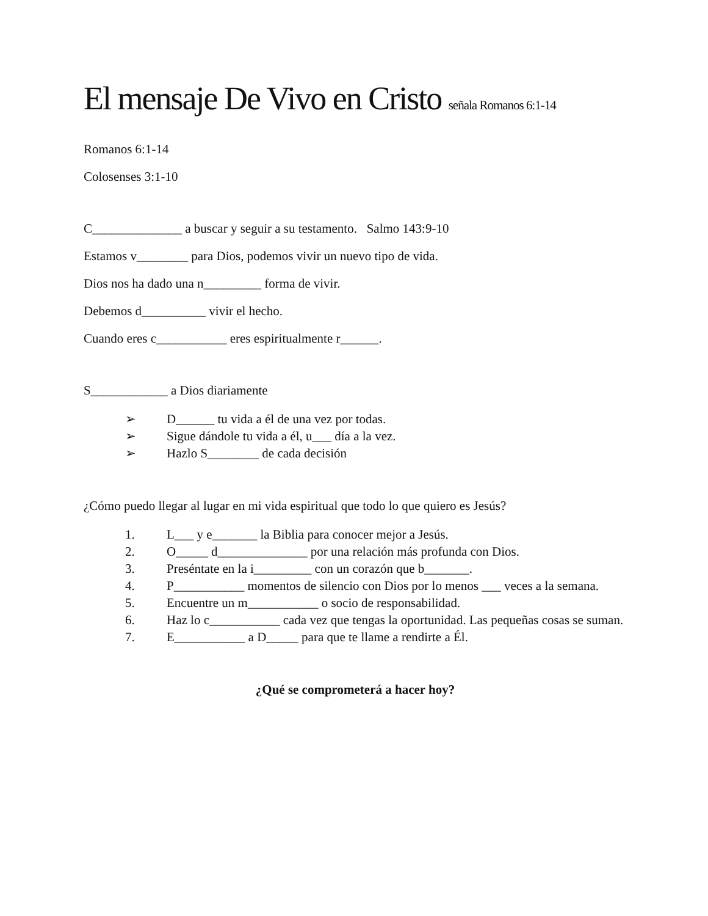El mensaje De Vivo en Cristo señala Romanos 6:1-14
Romanos 6:1-14
Colosenses 3:1-10
C______________ a buscar y seguir a su testamento. Salmo 143:9-10
Estamos v________ para Dios, podemos vivir un nuevo tipo de vida.
Dios nos ha dado una n_________ forma de vivir.
Debemos d__________ vivir el hecho.
Cuando eres c___________ eres espiritualmente r______.
S____________ a Dios diariamente
➢ D______ tu vida a él de una vez por todas.
➢ Sigue dándole tu vida a él, u___ día a la vez.
➢ Hazlo S________ de cada decisión
¿Cómo puedo llegar al lugar en mi vida espiritual que todo lo que quiero es Jesús?
1. L___ y e_______ la Biblia para conocer mejor a Jesús.
2. O_____ d______________ por una relación más profunda con Dios.
3. Preséntate en la i_________ con un corazón que b_______.
4. P___________ momentos de silencio con Dios por lo menos ___ veces a la semana.
5. Encuentre un m___________ o socio de responsabilidad.
6. Haz lo c___________ cada vez que tengas la oportunidad. Las pequeñas cosas se suman.
7. E___________ a D_____ para que te llame a rendirte a Él.
¿Qué se comprometerá a hacer hoy?